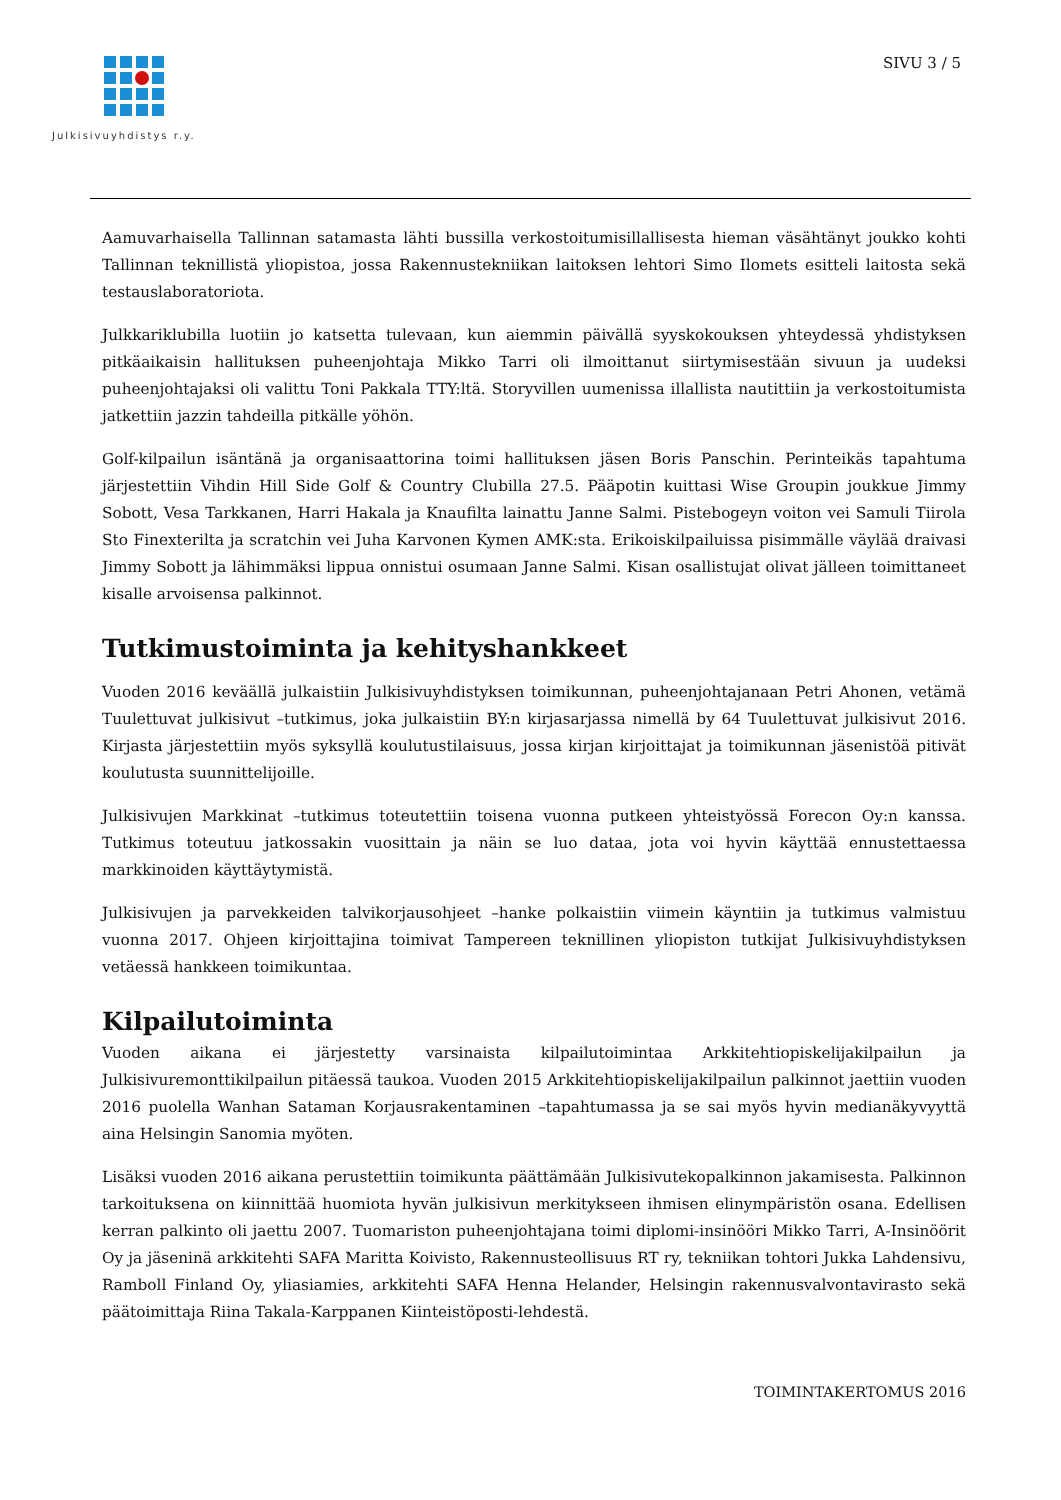Julkisivuyhdistys r.y. SIVU 3 / 5
Aamuvarhaisella Tallinnan satamasta lähti bussilla verkostoitumisillallisesta hieman väsähtänyt joukko kohti Tallinnan teknillistä yliopistoa, jossa Rakennustekniikan laitoksen lehtori Simo Ilomets esitteli laitosta sekä testauslaboratoriota.
Julkkariklubilla luotiin jo katsetta tulevaan, kun aiemmin päivällä syyskokouksen yhteydessä yhdistyksen pitkäaikaisin hallituksen puheenjohtaja Mikko Tarri oli ilmoittanut siirtymisestään sivuun ja uudeksi puheenjohtajaksi oli valittu Toni Pakkala TTY:ltä. Storyvillen uumenissa illallista nautittiin ja verkostoitumista jatkettiin jazzin tahdeilla pitkälle yöhön.
Golf-kilpailun isäntänä ja organisaattorina toimi hallituksen jäsen Boris Panschin. Perinteikäs tapahtuma järjestettiin Vihdin Hill Side Golf & Country Clubilla 27.5. Pääpotin kuittasi Wise Groupin joukkue Jimmy Sobott, Vesa Tarkkanen, Harri Hakala ja Knaufilta lainattu Janne Salmi. Pistebogeyn voiton vei Samuli Tiirola Sto Finexterilta ja scratchin vei Juha Karvonen Kymen AMK:sta. Erikoiskilpailuissa pisimmälle väylää draivasi Jimmy Sobott ja lähimmäksi lippua onnistui osumaan Janne Salmi. Kisan osallistujat olivat jälleen toimittaneet kisalle arvoisensa palkinnot.
Tutkimustoiminta ja kehityshankkeet
Vuoden 2016 keväällä julkaistiin Julkisivuyhdistyksen toimikunnan, puheenjohtajanaan Petri Ahonen, vetämä Tuulettuvat julkisivut –tutkimus, joka julkaistiin BY:n kirjasarjassa nimellä by 64 Tuulettuvat julkisivut 2016. Kirjasta järjestettiin myös syksyllä koulutustilaisuus, jossa kirjan kirjoittajat ja toimikunnan jäsenistöä pitivät koulutusta suunnittelijoille.
Julkisivujen Markkinat –tutkimus toteutettiin toisena vuonna putkeen yhteistyössä Forecon Oy:n kanssa. Tutkimus toteutuu jatkossakin vuosittain ja näin se luo dataa, jota voi hyvin käyttää ennustettaessa markkinoiden käyttäytymistä.
Julkisivujen ja parvekkeiden talvikorjausohjeet –hanke polkaistiin viimein käyntiin ja tutkimus valmistuu vuonna 2017. Ohjeen kirjoittajina toimivat Tampereen teknillinen yliopiston tutkijat Julkisivuyhdistyksen vetäessä hankkeen toimikuntaa.
Kilpailutoiminta
Vuoden aikana ei järjestetty varsinaista kilpailutoimintaa Arkkitehtiopiskelijakilpailun ja Julkisivuremonttikilpailun pitäessä taukoa. Vuoden 2015 Arkkitehtiopiskelijakilpailun palkinnot jaettiin vuoden 2016 puolella Wanhan Sataman Korjausrakentaminen –tapahtumassa ja se sai myös hyvin medianäkyvyyttä aina Helsingin Sanomia myöten.
Lisäksi vuoden 2016 aikana perustettiin toimikunta päättämään Julkisivutekopalkinnon jakamisesta. Palkinnon tarkoituksena on kiinnittää huomiota hyvän julkisivun merkitykseen ihmisen elinympäristön osana. Edellisen kerran palkinto oli jaettu 2007. Tuomariston puheenjohtajana toimi diplomi-insinööri Mikko Tarri, A-Insinöörit Oy ja jäseninä arkkitehti SAFA Maritta Koivisto, Rakennusteollisuus RT ry, tekniikan tohtori Jukka Lahdensivu, Ramboll Finland Oy, yliasiamies, arkkitehti SAFA Henna Helander, Helsingin rakennusvalvontavirasto sekä päätoimittaja Riina Takala-Karppanen Kiinteistöposti-lehdestä.
TOIMINTAKERTOMUS 2016